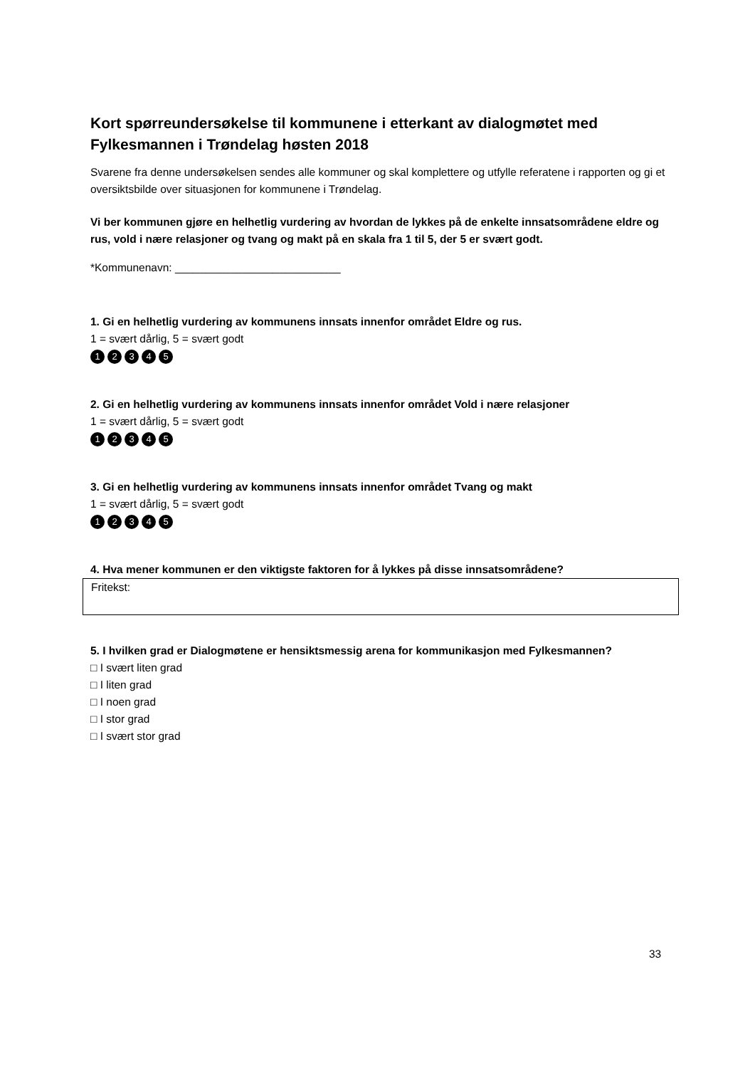Kort spørreundersøkelse til kommunene i etterkant av dialogmøtet med Fylkesmannen i Trøndelag høsten 2018
Svarene fra denne undersøkelsen sendes alle kommuner og skal komplettere og utfylle referatene i rapporten og gi et oversiktsbilde over situasjonen for kommunene i Trøndelag.
Vi ber kommunen gjøre en helhetlig vurdering av hvordan de lykkes på de enkelte innsatsområdene eldre og rus, vold i nære relasjoner og tvang og makt på en skala fra 1 til 5, der 5 er svært godt.
*Kommunenavn: ___________________________
1. Gi en helhetlig vurdering av kommunens innsats innenfor området Eldre og rus.
1 = svært dårlig, 5 = svært godt
12345
2. Gi en helhetlig vurdering av kommunens innsats innenfor området Vold i nære relasjoner
1 = svært dårlig, 5 = svært godt
12345
3. Gi en helhetlig vurdering av kommunens innsats innenfor området Tvang og makt
1 = svært dårlig, 5 = svært godt
12345
4. Hva mener kommunen er den viktigste faktoren for å lykkes på disse innsatsområdene?
Fritekst:
5. I hvilken grad er Dialogmøtene er hensiktsmessig arena for kommunikasjon med Fylkesmannen?
□ I svært liten grad
□ I liten grad
□ I noen grad
□ I stor grad
□ I svært stor grad
33